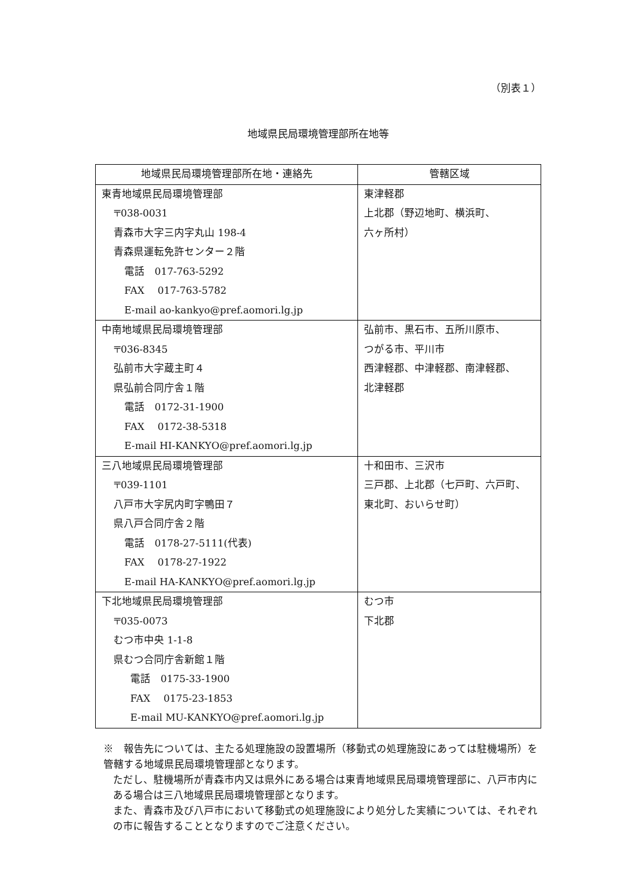（別表１）
地域県民局環境管理部所在地等
| 地域県民局環境管理部所在地・連絡先 | 管轄区域 |
| --- | --- |
| 東青地域県民局環境管理部 〒038-0031 青森市大字三内字丸山 198-4 青森県運転免許センター２階 電話 017-763-5292 FAX 017-763-5782 E-mail ao-kankyo@pref.aomori.lg.jp | 東津軽郡 上北郡（野辺地町、横浜町、 六ヶ所村） |
| 中南地域県民局環境管理部 〒036-8345 弘前市大字蔵主町４ 県弘前合同庁舎１階 電話 0172-31-1900 FAX 0172-38-5318 E-mail HI-KANKYO@pref.aomori.lg.jp | 弘前市、黒石市、五所川原市、 つがる市、平川市 西津軽郡、中津軽郡、南津軽郡、 北津軽郡 |
| 三八地域県民局環境管理部 〒039-1101 八戸市大字尻内町字鴨田７ 県八戸合同庁舎２階 電話 0178-27-5111(代表) FAX 0178-27-1922 E-mail HA-KANKYO@pref.aomori.lg.jp | 十和田市、三沢市 三戸郡、上北郡（七戸町、六戸町、 東北町、おいらせ町） |
| 下北地域県民局環境管理部 〒035-0073 むつ市中央 1-1-8 県むつ合同庁舎新館１階 電話 0175-33-1900 FAX 0175-23-1853 E-mail MU-KANKYO@pref.aomori.lg.jp | むつ市 下北郡 |
※　報告先については、主たる処理施設の設置場所（移動式の処理施設にあっては駐機場所）を管轄する地域県民局環境管理部となります。
ただし、駐機場所が青森市内又は県外にある場合は東青地域県民局環境管理部に、八戸市内にある場合は三八地域県民局環境管理部となります。
また、青森市及び八戸市において移動式の処理施設により処分した実績については、それぞれの市に報告することとなりますのでご注意ください。